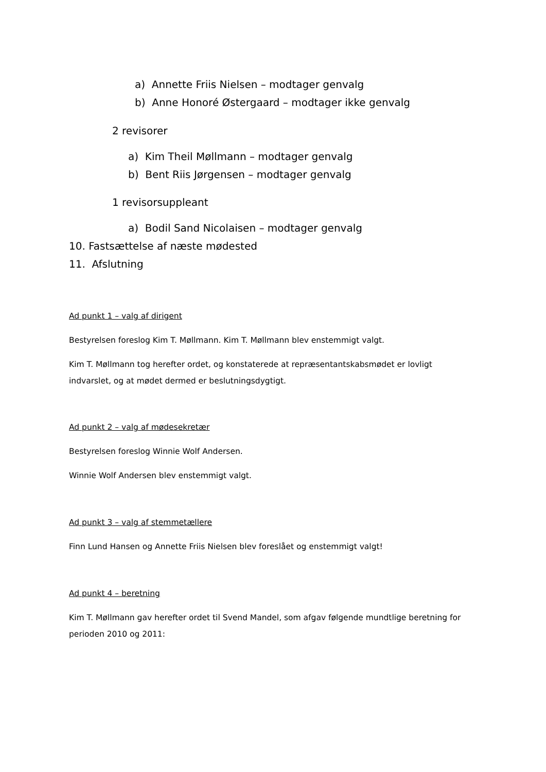a) Annette Friis Nielsen – modtager genvalg
b) Anne Honoré Østergaard – modtager ikke genvalg
2 revisorer
a) Kim Theil Møllmann – modtager genvalg
b) Bent Riis Jørgensen – modtager genvalg
1 revisorsuppleant
a) Bodil Sand Nicolaisen – modtager genvalg
10. Fastsættelse af næste mødested
11. Afslutning
Ad punkt 1 – valg af dirigent
Bestyrelsen foreslog Kim T. Møllmann. Kim T. Møllmann blev enstemmigt valgt.
Kim T. Møllmann tog herefter ordet, og konstaterede at repræsentantskabsmødet er lovligt
indvarslet, og at mødet dermed er beslutningsdygtigt.
Ad punkt 2 – valg af mødesekretær
Bestyrelsen foreslog Winnie Wolf Andersen.
Winnie Wolf Andersen blev enstemmigt valgt.
Ad punkt 3 – valg af stemmetællere
Finn Lund Hansen og Annette Friis Nielsen blev foreslået og enstemmigt valgt!
Ad punkt 4 – beretning
Kim T. Møllmann gav herefter ordet til Svend Mandel, som afgav følgende mundtlige beretning for
perioden 2010 og 2011: